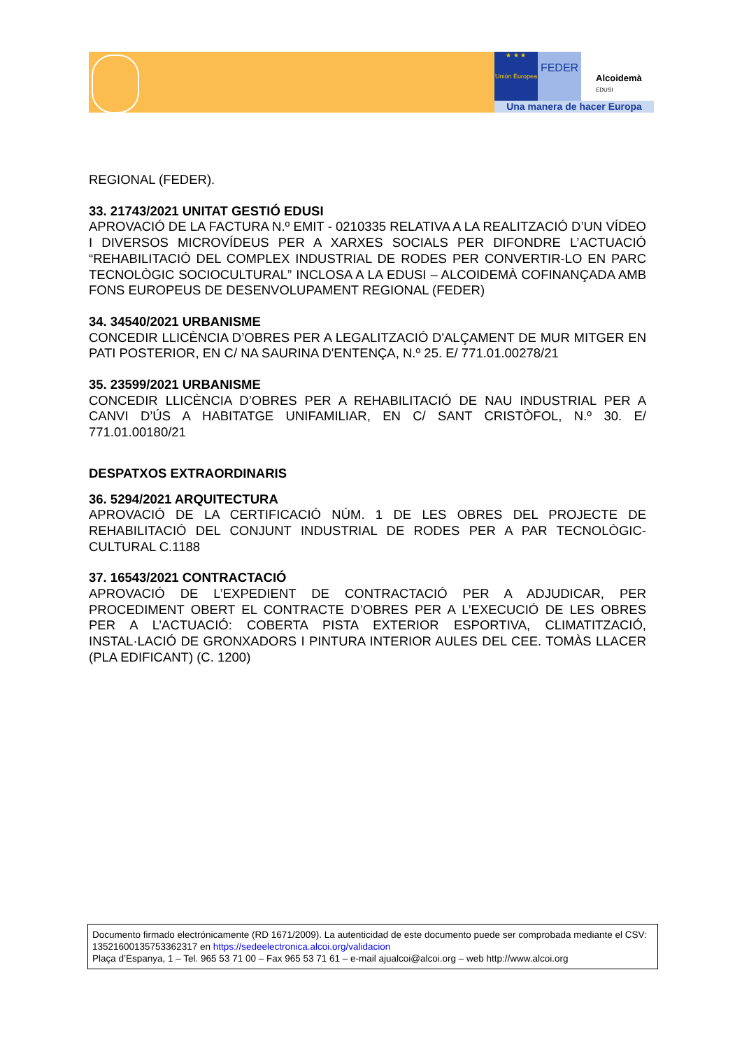★ ★ ★
Unión Europea
FEDER
Alcoidemà
EDUSI
Una manera de hacer Europa
REGIONAL (FEDER).
33. 21743/2021 UNITAT GESTIÓ EDUSI
APROVACIÓ DE LA FACTURA N.º EMIT - 0210335 RELATIVA A LA REALITZACIÓ D’UN VÍDEO I DIVERSOS MICROVÍDEUS PER A XARXES SOCIALS PER DIFONDRE L’ACTUACIÓ “REHABILITACIÓ DEL COMPLEX INDUSTRIAL DE RODES PER CONVERTIR-LO EN PARC TECNOLÒGIC SOCIOCULTURAL” INCLOSA A LA EDUSI – ALCOIDEMÀ COFINANÇADA AMB FONS EUROPEUS DE DESENVOLUPAMENT REGIONAL (FEDER)
34. 34540/2021 URBANISME
CONCEDIR LLICÈNCIA D’OBRES PER A LEGALITZACIÓ D'ALÇAMENT DE MUR MITGER EN PATI POSTERIOR, EN C/ NA SAURINA D'ENTENÇA, N.º 25. E/ 771.01.00278/21
35. 23599/2021 URBANISME
CONCEDIR LLICÈNCIA D’OBRES PER A REHABILITACIÓ DE NAU INDUSTRIAL PER A CANVI D’ÚS A HABITATGE UNIFAMILIAR, EN C/ SANT CRISTÒFOL, N.º 30. E/ 771.01.00180/21
DESPATXOS EXTRAORDINARIS
36. 5294/2021 ARQUITECTURA
APROVACIÓ DE LA CERTIFICACIÓ NÚM. 1 DE LES OBRES DEL PROJECTE DE REHABILITACIÓ DEL CONJUNT INDUSTRIAL DE RODES PER A PAR TECNOLÒGIC-CULTURAL C.1188
37. 16543/2021 CONTRACTACIÓ
APROVACIÓ DE L’EXPEDIENT DE CONTRACTACIÓ PER A ADJUDICAR, PER PROCEDIMENT OBERT EL CONTRACTE D’OBRES PER A L’EXECUCIÓ DE LES OBRES PER A L’ACTUACIÓ: COBERTA PISTA EXTERIOR ESPORTIVA, CLIMATITZACIÓ, INSTAL·LACIÓ DE GRONXADORS I PINTURA INTERIOR AULES DEL CEE. TOMÀS LLACER (PLA EDIFICANT) (C. 1200)
Documento firmado electrónicamente (RD 1671/2009). La autenticidad de este documento puede ser comprobada mediante el CSV: 13521600135753362317 en https://sedeelectronica.alcoi.org/validacion
Plaça d’Espanya, 1 – Tel. 965 53 71 00 – Fax 965 53 71 61 – e-mail ajualcoi@alcoi.org – web http://www.alcoi.org